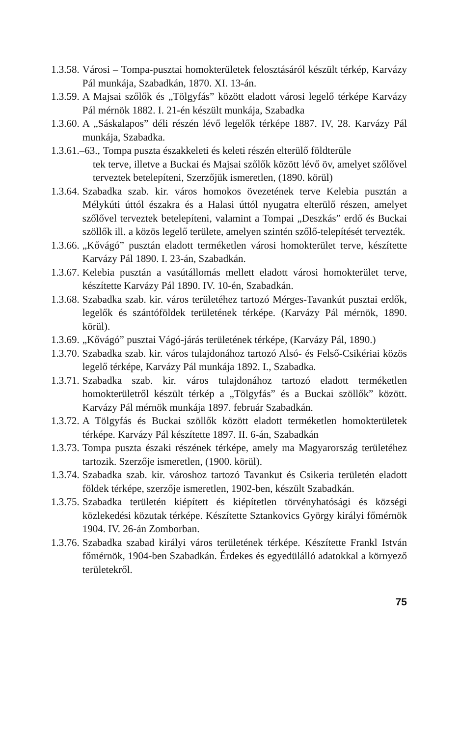1.3.58. Városi – Tompa-pusztai homokterületek felosztásáról készült tér­kép, Karvázy Pál munkája, Szabadkán, 1870. XI. 13-án.
1.3.59. A Majsai szőlők és „Tölgyfás” között eladott városi legelő térképe Karvázy Pál mérnök 1882. I. 21-én készült munkája, Szabadka
1.3.60. A „Sáskalapos” déli részén lévő legelők térképe 1887. IV, 28. Karvázy Pál munkája, Szabadka.
1.3.61.–63., Tompa puszta északkeleti és keleti részén elterülő földterüle­
tek terve, illetve a Buckai és Majsai szőlők között lévő öv, amelyet szőlővel terveztek betelepíteni, Szerzőjük ismeretlen, (1890. körül)
1.3.64. Szabadka szab. kir. város homokos övezetének terve Kelebia pusz­tán a Mélykúti úttól északra és a Halasi úttól nyugatra elterülő részen, amelyet szőlővel terveztek betelepíteni, valamint a Tompai „Deszkás” erdő és Buckai szöllők ill. a közös legelő területe, amelyen szintén szőlő-telepítését tervezték.
1.3.66. „Kővágó” pusztán eladott terméketlen városi homokterület terve, készítette Karvázy Pál 1890. I. 23-án, Szabadkán.
1.3.67. Kelebia pusztán a vasútállomás mellett eladott városi homokterület terve, készítette Karvázy Pál 1890. IV. 10-én, Szabadkán.
1.3.68. Szabadka szab. kir. város területéhez tartozó Mérges-Tavankút pusz­tai erdők, legelők és szántóföldek területének térképe. (Karvázy Pál mérnök, 1890. körül).
1.3.69. „Kővágó” pusztai Vágó-járás területének térképe, (Karvázy Pál, 1890.)
1.3.70. Szabadka szab. kir. város tulajdonához tartozó Alsó- és Felső-Csikériai közös legelő térképe, Karvázy Pál munkája 1892. I., Sza­badka.
1.3.71. Szabadka szab. kir. város tulajdonához tartozó eladott terméket­len homokterületről készült térkép a „Tölgyfás” és a Buckai szöllők” között. Karvázy Pál mérnök munkája 1897. február Szabadkán.
1.3.72. A Tölgyfás és Buckai szöllők között eladott terméketlen homokte­rületek térképe. Karvázy Pál készítette 1897. II. 6-án, Szabadkán
1.3.73. Tompa puszta északi részének térképe, amely ma Magyarország területéhez tartozik. Szerzője ismeretlen, (1900. körül).
1.3.74. Szabadka szab. kir. városhoz tartozó Tavankut és Csikeria területén eladott földek térképe, szerzője ismeretlen, 1902-ben, készült Sza­badkán.
1.3.75. Szabadka területén kiépített és kiépítetlen törvényhatósági és községi közlekedési közutak térképe. Készítette Sztankovics György királyi főmérnök 1904. IV. 26-án Zomborban.
1.3.76. Szabadka szabad királyi város területének térképe. Készítette Frankl István főmérnök, 1904-ben Szabadkán. Érdekes és egyedülálló adatokkal a környező területekről.
75